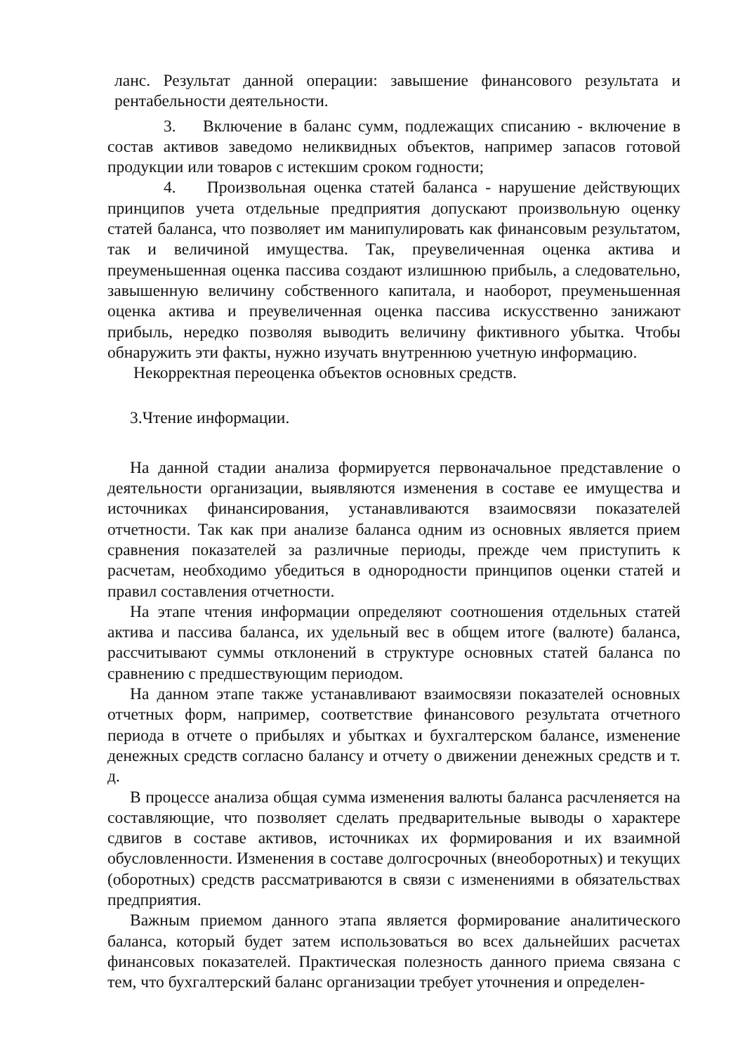ланс. Результат данной операции: завышение финансового результата и рентабельности деятельности.
3. Включение в баланс сумм, подлежащих списанию - включение в состав активов заведомо неликвидных объектов, например запасов готовой продукции или товаров с истекшим сроком годности;
4. Произвольная оценка статей баланса - нарушение действующих принципов учета отдельные предприятия допускают произвольную оценку статей баланса, что позволяет им манипулировать как финансовым результатом, так и величиной имущества. Так, преувеличенная оценка актива и преуменьшенная оценка пассива создают излишнюю прибыль, а следовательно, завышенную величину собственного капитала, и наоборот, преуменьшенная оценка актива и преувеличенная оценка пассива искусственно занижают прибыль, нередко позволяя выводить величину фиктивного убытка. Чтобы обнаружить эти факты, нужно изучать внутреннюю учетную информацию.
Некорректная переоценка объектов основных средств.
3.Чтение информации.
На данной стадии анализа формируется первоначальное представление о деятельности организации, выявляются изменения в составе ее имущества и источниках финансирования, устанавливаются взаимосвязи показателей отчетности. Так как при анализе баланса одним из основных является прием сравнения показателей за различные периоды, прежде чем приступить к расчетам, необходимо убедиться в однородности принципов оценки статей и правил составления отчетности.
На этапе чтения информации определяют соотношения отдельных статей актива и пассива баланса, их удельный вес в общем итоге (валюте) баланса, рассчитывают суммы отклонений в структуре основных статей баланса по сравнению с предшествующим периодом.
На данном этапе также устанавливают взаимосвязи показателей основных отчетных форм, например, соответствие финансового результата отчетного периода в отчете о прибылях и убытках и бухгалтерском балансе, изменение денежных средств согласно балансу и отчету о движении денежных средств и т. д.
В процессе анализа общая сумма изменения валюты баланса расчленяется на составляющие, что позволяет сделать предварительные выводы о характере сдвигов в составе активов, источниках их формирования и их взаимной обусловленности. Изменения в составе долгосрочных (внеоборотных) и текущих (оборотных) средств рассматриваются в связи с изменениями в обязательствах предприятия.
Важным приемом данного этапа является формирование аналитического баланса, который будет затем использоваться во всех дальнейших расчетах финансовых показателей. Практическая полезность данного приема связана с тем, что бухгалтерский баланс организации требует уточнения и определен-